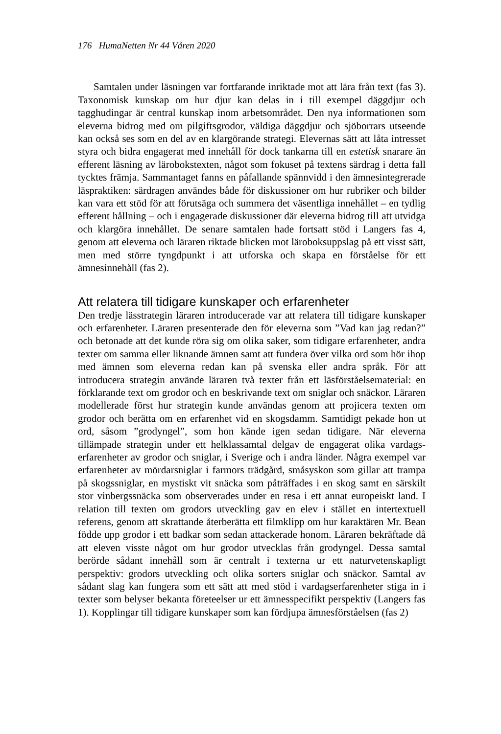176 HumaNetten Nr 44 Våren 2020
Samtalen under läsningen var fortfarande inriktade mot att lära från text (fas 3). Taxonomisk kunskap om hur djur kan delas in i till exempel däggdjur och tagghudingar är central kunskap inom arbetsområdet. Den nya informationen som eleverna bidrog med om pilgiftsgrodor, väldiga däggdjur och sjöborrars utseende kan också ses som en del av en klargörande strategi. Elevernas sätt att låta intresset styra och bidra engagerat med innehåll för dock tankarna till en estetisk snarare än efferent läsning av lärobokstexten, något som fokuset på textens särdrag i detta fall tycktes främja. Sammantaget fanns en påfallande spännvidd i den ämnesintegrerade läspraktiken: särdragen användes både för diskussioner om hur rubriker och bilder kan vara ett stöd för att förutsäga och summera det väsentliga innehållet – en tydlig efferent hållning – och i engagerade diskussioner där eleverna bidrog till att utvidga och klargöra innehållet. De senare samtalen hade fortsatt stöd i Langers fas 4, genom att eleverna och läraren riktade blicken mot läroboksuppslag på ett visst sätt, men med större tyngdpunkt i att utforska och skapa en förståelse för ett ämnesinnehåll (fas 2).
Att relatera till tidigare kunskaper och erfarenheter
Den tredje lässtrategin läraren introducerade var att relatera till tidigare kunskaper och erfarenheter. Läraren presenterade den för eleverna som ”Vad kan jag redan?” och betonade att det kunde röra sig om olika saker, som tidigare erfarenheter, andra texter om samma eller liknande ämnen samt att fundera över vilka ord som hör ihop med ämnen som eleverna redan kan på svenska eller andra språk. För att introducera strategin använde läraren två texter från ett läsförståelsematerial: en förklarande text om grodor och en beskrivande text om sniglar och snäckor. Läraren modellerade först hur strategin kunde användas genom att projicera texten om grodor och berätta om en erfarenhet vid en skogsdamm. Samtidigt pekade hon ut ord, såsom ”grodyngel”, som hon kände igen sedan tidigare. När eleverna tillämpade strategin under ett helklassamtal delgav de engagerat olika vardags-erfarenheter av grodor och sniglar, i Sverige och i andra länder. Några exempel var erfarenheter av mördarsniglar i farmors trädgård, småsyskon som gillar att trampa på skogssniglar, en mystiskt vit snäcka som påträffades i en skog samt en särskilt stor vinbergssnäcka som observerades under en resa i ett annat europeiskt land. I relation till texten om grodors utveckling gav en elev i stället en intertextuell referens, genom att skrattande återberätta ett filmklipp om hur karaktären Mr. Bean födde upp grodor i ett badkar som sedan attackerade honom. Läraren bekräftade då att eleven visste något om hur grodor utvecklas från grodyngel. Dessa samtal berörde sådant innehåll som är centralt i texterna ur ett naturvetenskapligt perspektiv: grodors utveckling och olika sorters sniglar och snäckor. Samtal av sådant slag kan fungera som ett sätt att med stöd i vardagserfarenheter stiga in i texter som belyser bekanta företeelser ur ett ämnesspecifikt perspektiv (Langers fas 1). Kopplingar till tidigare kunskaper som kan fördjupa ämnesförståelsen (fas 2)